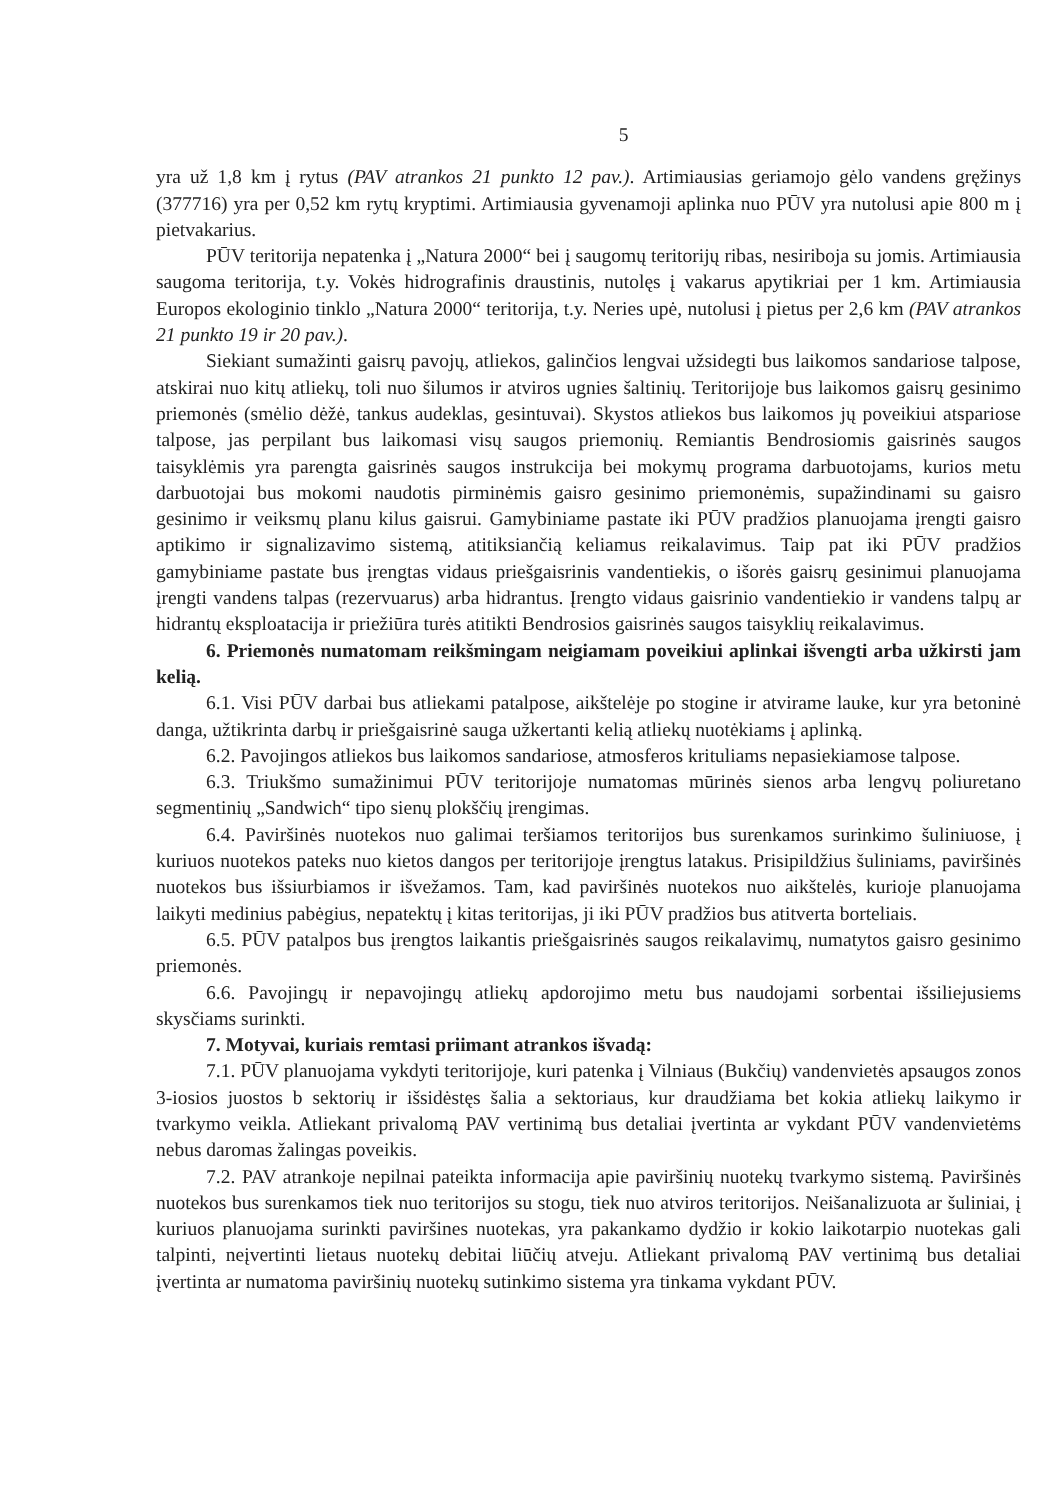5
yra už 1,8 km į rytus (PAV atrankos 21 punkto 12 pav.). Artimiausias geriamojo gėlo vandens gręžinys (377716) yra per 0,52 km rytų kryptimi. Artimiausia gyvenamoji aplinka nuo PŪV yra nutolusi apie 800 m į pietvakarius.
PŪV teritorija nepatenka į „Natura 2000“ bei į saugomų teritorijų ribas, nesiriboja su jomis. Artimiausia saugoma teritorija, t.y. Vokės hidrografinis draustinis, nutolęs į vakarus apytikriai per 1 km. Artimiausia Europos ekologinio tinklo „Natura 2000“ teritorija, t.y. Neries upė, nutolusi į pietus per 2,6 km (PAV atrankos 21 punkto 19 ir 20 pav.).
Siekiant sumažinti gaisrų pavojų, atliekos, galinčios lengvai užsidegti bus laikomos sandariose talpose, atskirai nuo kitų atliekų, toli nuo šilumos ir atviros ugnies šaltinių. Teritorijoje bus laikomos gaisrų gesinimo priemonės (smėlio dėžė, tankus audeklas, gesintuvai). Skystos atliekos bus laikomos jų poveikiui atspariose talpose, jas perpilant bus laikomasi visų saugos priemonių. Remiantis Bendrosiomis gaisrinės saugos taisyklėmis yra parengta gaisrinės saugos instrukcija bei mokymų programa darbuotojams, kurios metu darbuotojai bus mokomi naudotis pirminėmis gaisro gesinimo priemonėmis, supažindinami su gaisro gesinimo ir veiksmų planu kilus gaisrui. Gamybiniame pastate iki PŪV pradžios planuojama įrengti gaisro aptikimo ir signalizavimo sistemą, atitiksiančią keliamus reikalavimus. Taip pat iki PŪV pradžios gamybiniame pastate bus įrengtas vidaus priešgaisrinis vandentiekis, o išorės gaisrų gesinimui planuojama įrengti vandens talpas (rezervuarus) arba hidrantus. Įrengto vidaus gaisrinio vandentiekio ir vandens talpų ar hidrantų eksploatacija ir priežiūra turės atitikti Bendrosios gaisrinės saugos taisyklių reikalavimus.
6. Priemonės numatomam reikšmingam neigiamam poveikiui aplinkai išvengti arba užkirsti jam kelią.
6.1. Visi PŪV darbai bus atliekami patalpose, aikštelėje po stogine ir atvirame lauke, kur yra betoninė danga, užtikrinta darbų ir priešgaisrinė sauga užkertanti kelią atliekų nuotėkiams į aplinką.
6.2. Pavojingos atliekos bus laikomos sandariose, atmosferos krituliams nepasiekiamose talpose.
6.3. Triukšmo sumažinimui PŪV teritorijoje numatomas mūrinės sienos arba lengvų poliuretano segmentinių „Sandwich“ tipo sienų plokščių įrengimas.
6.4. Paviršinės nuotekos nuo galimai teršiamos teritorijos bus surenkamos surinkimo šuliniuose, į kuriuos nuotekos pateks nuo kietos dangos per teritorijoje įrengtus latakus. Prisipildžius šuliniams, paviršinės nuotekos bus išsiurbiamos ir išvežamos. Tam, kad paviršinės nuotekos nuo aikštelės, kurioje planuojama laikyti medinius pabėgius, nepatektų į kitas teritorijas, ji iki PŪV pradžios bus atitverta borteliais.
6.5. PŪV patalpos bus įrengtos laikantis priešgaisrinės saugos reikalavimų, numatytos gaisro gesinimo priemonės.
6.6. Pavojingų ir nepavojingų atliekų apdorojimo metu bus naudojami sorbentai išsiliejusiems skysčiams surinkti.
7. Motyvai, kuriais remtasi priimant atrankos išvadą:
7.1. PŪV planuojama vykdyti teritorijoje, kuri patenka į Vilniaus (Bukčių) vandenvietės apsaugos zonos 3-iosios juostos b sektorių ir išsidėstęs šalia a sektoriaus, kur draudžiama bet kokia atliekų laikymo ir tvarkymo veikla. Atliekant privalomą PAV vertinimą bus detaliai įvertinta ar vykdant PŪV vandenvietėms nebus daromas žalingas poveikis.
7.2. PAV atrankoje nepilnai pateikta informacija apie paviršinių nuotekų tvarkymo sistemą. Paviršinės nuotekos bus surenkamos tiek nuo teritorijos su stogu, tiek nuo atviros teritorijos. Neišanalizuota ar šuliniai, į kuriuos planuojama surinkti paviršines nuotekas, yra pakankamo dydžio ir kokio laikotarpio nuotekas gali talpinti, neįvertinti lietaus nuotekų debitai liūčių atveju. Atliekant privalomą PAV vertinimą bus detaliai įvertinta ar numatoma paviršinių nuotekų sutinkimo sistema yra tinkama vykdant PŪV.